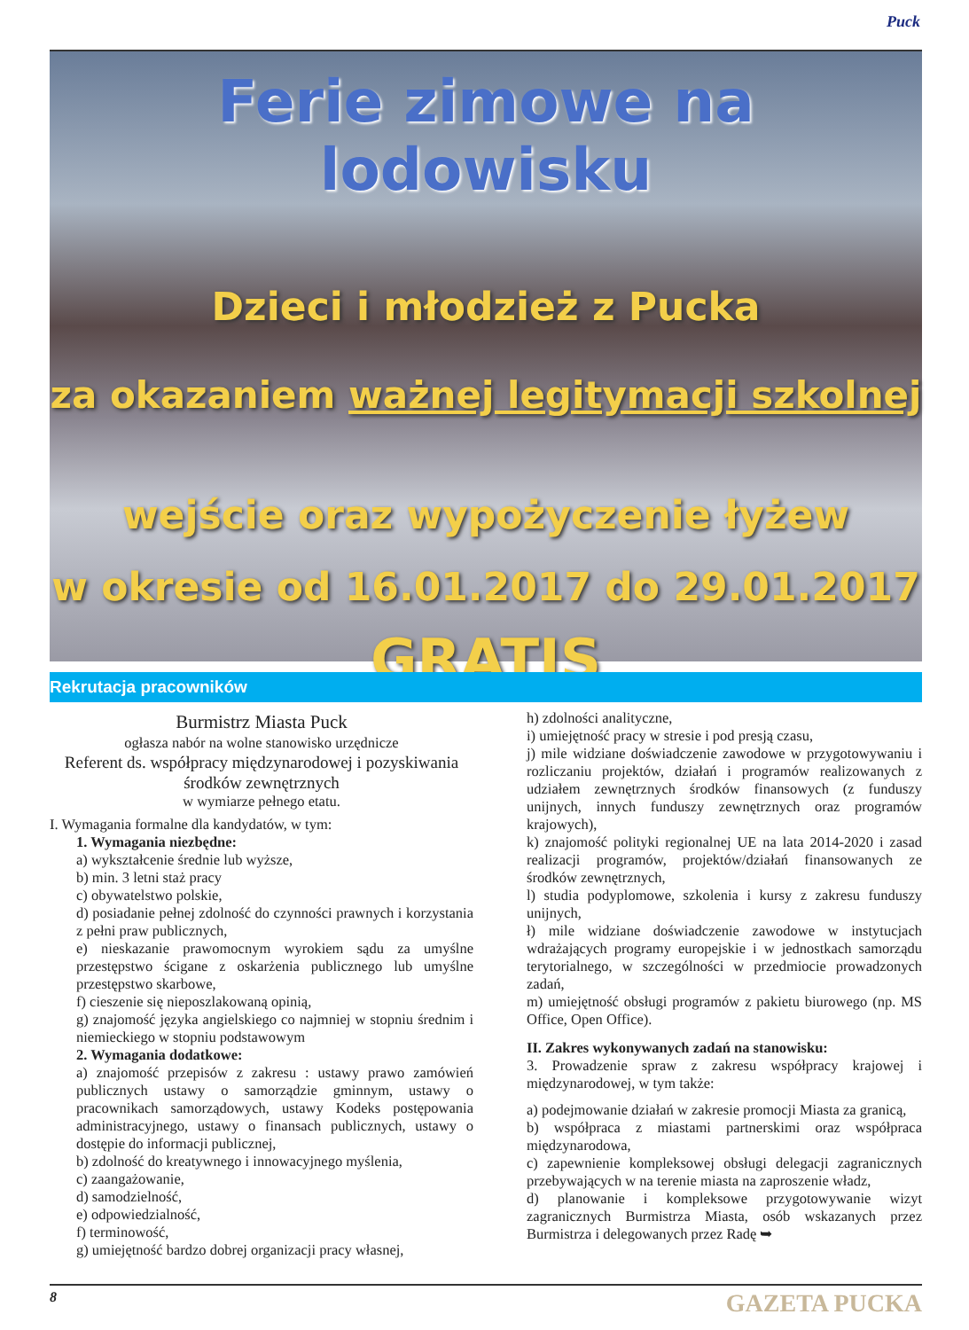Puck
Ferie zimowe na lodowisku
Dzieci i młodzież z Pucka
za okazaniem ważnej legitymacji szkolnej
wejście oraz wypożyczenie łyżew
w okresie od 16.01.2017 do 29.01.2017
GRATIS
Rekrutacja pracowników
Burmistrz Miasta Puck
ogłasza nabór na wolne stanowisko urzędnicze
Referent ds. współpracy międzynarodowej i pozyskiwania środków zewnętrznych
w wymiarze pełnego etatu.
I. Wymagania formalne dla kandydatów, w tym:
1. Wymagania niezbędne:
a) wykształcenie średnie lub wyższe,
b) min. 3 letni staż pracy
c) obywatelstwo polskie,
d) posiadanie pełnej zdolność do czynności prawnych i korzystania z pełni praw publicznych,
e) nieskazanie prawomocnym wyrokiem sądu za umyślne przestępstwo ścigane z oskarżenia publicznego lub umyślne przestępstwo skarbowe,
f) cieszenie się nieposzlakowaną opinią,
g) znajomość języka angielskiego co najmniej w stopniu średnim i niemieckiego w stopniu podstawowym
2. Wymagania dodatkowe:
a) znajomość przepisów z zakresu : ustawy prawo zamówień publicznych ustawy o samorządzie gminnym, ustawy o pracownikach samorządowych, ustawy Kodeks postępowania administracyjnego, ustawy o finansach publicznych, ustawy o dostępie do informacji publicznej,
b) zdolność do kreatywnego i innowacyjnego myślenia,
c) zaangażowanie,
d) samodzielność,
e) odpowiedzialność,
f) terminowość,
g) umiejętność bardzo dobrej organizacji pracy własnej,
h) zdolności analityczne,
i) umiejętność pracy w stresie i pod presją czasu,
j) mile widziane doświadczenie zawodowe w przygotowywaniu i rozliczaniu projektów, działań i programów realizowanych z udziałem zewnętrznych środków finansowych (z funduszy unijnych, innych funduszy zewnętrznych oraz programów krajowych),
k) znajomość polityki regionalnej UE na lata 2014-2020 i zasad realizacji programów, projektów/działań finansowanych ze środków zewnętrznych,
l) studia podyplomowe, szkolenia i kursy z zakresu funduszy unijnych,
ł) mile widziane doświadczenie zawodowe w instytucjach wdrażających programy europejskie i w jednostkach samorządu terytorialnego, w szczególności w przedmiocie prowadzonych zadań,
m) umiejętność obsługi programów z pakietu biurowego (np. MS Office, Open Office).
II. Zakres wykonywanych zadań na stanowisku:
3. Prowadzenie spraw z zakresu współpracy krajowej i międzynarodowej, w tym także:
a) podejmowanie działań w zakresie promocji Miasta za granicą,
b) współpraca z miastami partnerskimi oraz współpraca międzynarodowa,
c) zapewnienie kompleksowej obsługi delegacji zagranicznych przebywających w na terenie miasta na zaproszenie władz,
d) planowanie i kompleksowe przygotowywanie wizyt zagranicznych Burmistrza Miasta, osób wskazanych przez Burmistrza i delegowanych przez Radę ➥
8 GAZETA PUCKA